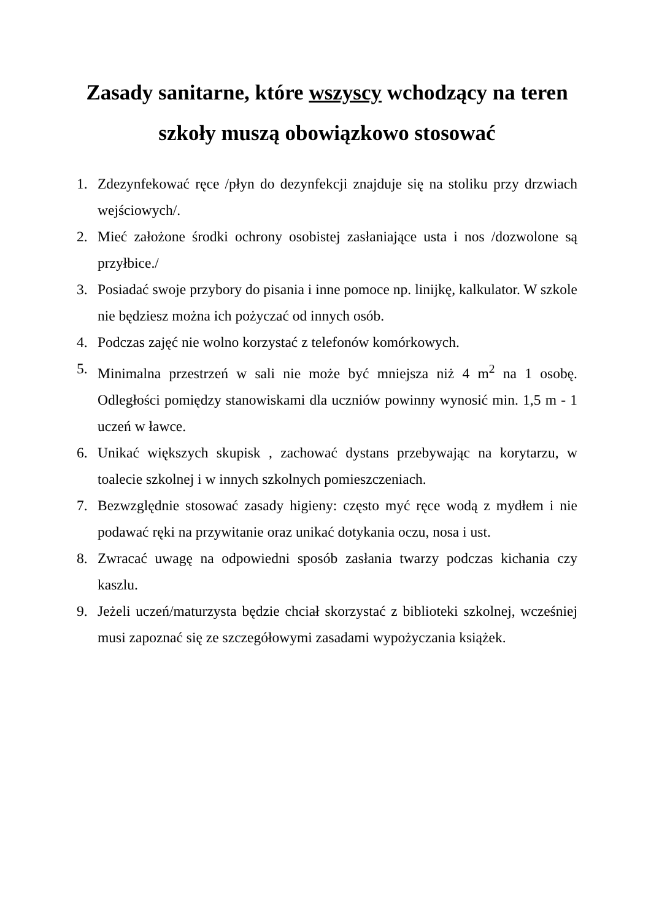Zasady sanitarne, które wszyscy wchodzący na teren szkoły muszą obowiązkowo stosować
1. Zdezynfekować ręce /płyn do dezynfekcji znajduje się na stoliku przy drzwiach wejściowych/.
2. Mieć założone środki ochrony osobistej zasłaniające usta i nos /dozwolone są przyłbice./
3. Posiadać swoje przybory do pisania i inne pomoce np. linijkę, kalkulator. W szkole nie będziesz można ich pożyczać od innych osób.
4. Podczas zajęć nie wolno korzystać z telefonów komórkowych.
5. Minimalna przestrzeń w sali nie może być mniejsza niż 4 m<sup>2</sup> na 1 osobę. Odległości pomiędzy stanowiskami dla uczniów powinny wynosić min. 1,5 m - 1 uczeń w ławce.
6. Unikać większych skupisk , zachować dystans przebywając na korytarzu, w toalecie szkolnej i w innych szkolnych pomieszczeniach.
7. Bezwzględnie stosować zasady higieny: często myć ręce wodą z mydłem i nie podawać ręki na przywitanie oraz unikać dotykania oczu, nosa i ust.
8. Zwracać uwagę na odpowiedni sposób zasłania twarzy podczas kichania czy kaszlu.
9. Jeżeli uczeń/maturzysta będzie chciał skorzystać z biblioteki szkolnej, wcześniej musi zapoznać się ze szczegółowymi zasadami wypożyczania książek.